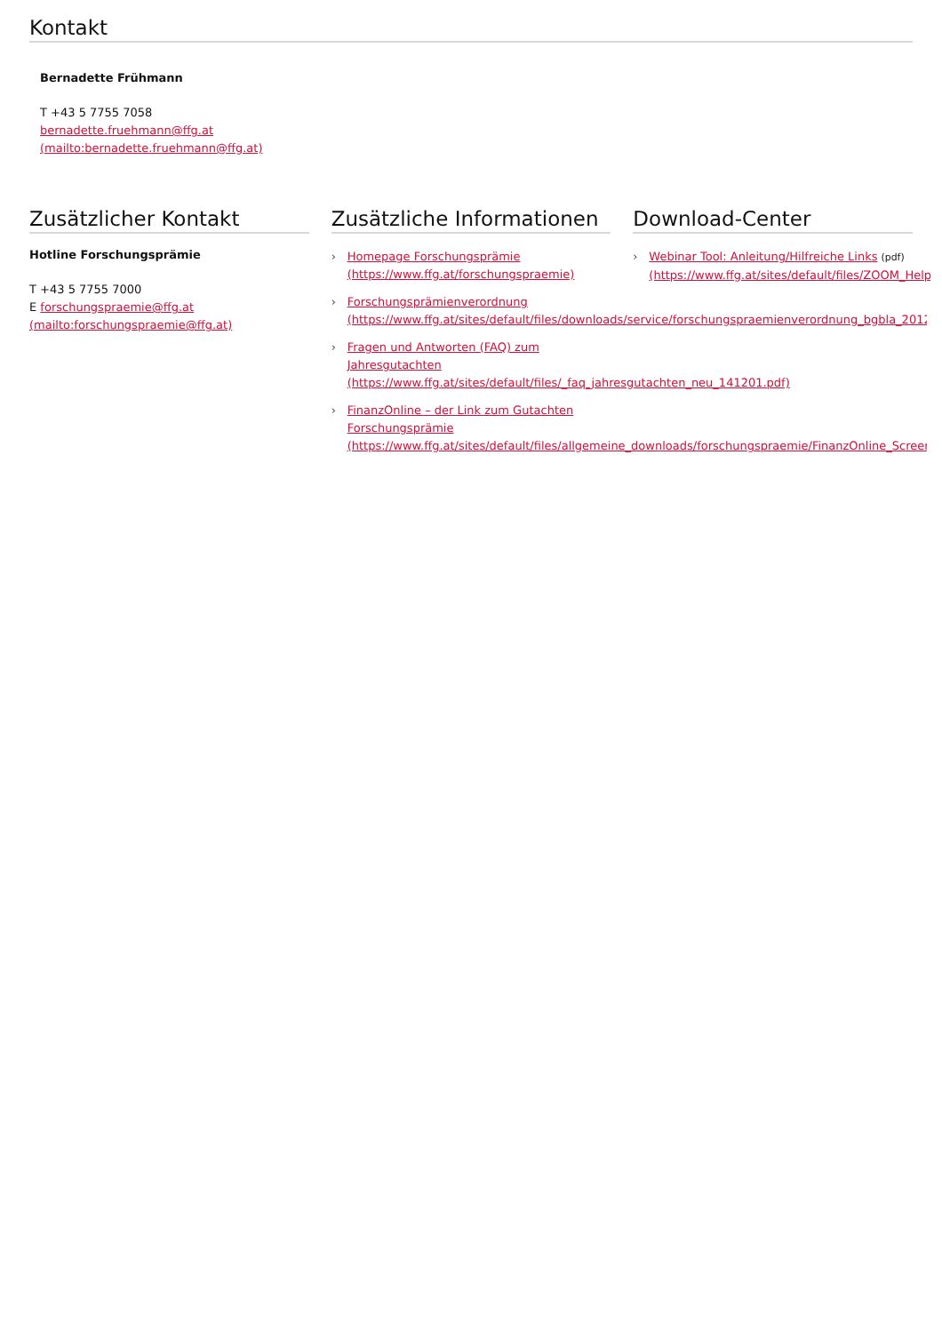Kontakt
Bernadette Frühmann
T +43 5 7755 7058
bernadette.fruehmann@ffg.at
(mailto:bernadette.fruehmann@ffg.at)
Zusätzlicher Kontakt
Hotline Forschungsprämie
T +43 5 7755 7000
E forschungspraemie@ffg.at
(mailto:forschungspraemie@ffg.at)
Zusätzliche Informationen
› Homepage Forschungsprämie
(https://www.ffg.at/forschungspraemie)
› Forschungsprämienverordnung
(https://www.ffg.at/sites/default/files/downloads/service/forschungspraemienverordnung_bgbla_2012_ii_5
› Fragen und Antworten (FAQ) zum
Jahresgutachten
(https://www.ffg.at/sites/default/files/_faq_jahresgutachten_neu_141201.pdf)
› FinanzOnline – der Link zum Gutachten
Forschungsprämie
(https://www.ffg.at/sites/default/files/allgemeine_downloads/forschungspraemie/FinanzOnline_Screenshot
Download-Center
› Webinar Tool: Anleitung/Hilfreiche Links (pdf)
(https://www.ffg.at/sites/default/files/ZOOM_Help_G